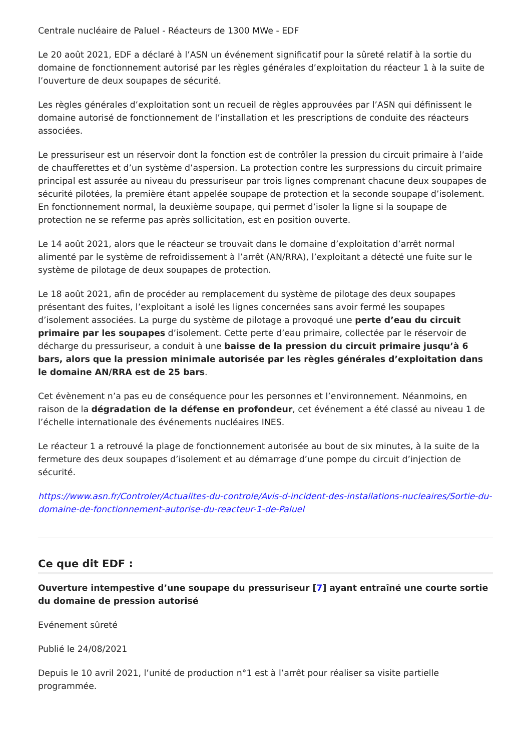Centrale nucléaire de Paluel - Réacteurs de 1300 MWe - EDF
Le 20 août 2021, EDF a déclaré à l’ASN un événement significatif pour la sûreté relatif à la sortie du domaine de fonctionnement autorisé par les règles générales d’exploitation du réacteur 1 à la suite de l’ouverture de deux soupapes de sécurité.
Les règles générales d’exploitation sont un recueil de règles approuvées par l’ASN qui définissent le domaine autorisé de fonctionnement de l’installation et les prescriptions de conduite des réacteurs associées.
Le pressuriseur est un réservoir dont la fonction est de contrôler la pression du circuit primaire à l’aide de chaufferettes et d’un système d’aspersion. La protection contre les surpressions du circuit primaire principal est assurée au niveau du pressuriseur par trois lignes comprenant chacune deux soupapes de sécurité pilotées, la première étant appelée soupape de protection et la seconde soupape d’isolement. En fonctionnement normal, la deuxième soupape, qui permet d’isoler la ligne si la soupape de protection ne se referme pas après sollicitation, est en position ouverte.
Le 14 août 2021, alors que le réacteur se trouvait dans le domaine d’exploitation d’arrêt normal alimenté par le système de refroidissement à l’arrêt (AN/RRA), l’exploitant a détecté une fuite sur le système de pilotage de deux soupapes de protection.
Le 18 août 2021, afin de procéder au remplacement du système de pilotage des deux soupapes présentant des fuites, l’exploitant a isolé les lignes concernées sans avoir fermé les soupapes d’isolement associées. La purge du système de pilotage a provoqué une perte d’eau du circuit primaire par les soupapes d’isolement. Cette perte d’eau primaire, collectée par le réservoir de décharge du pressuriseur, a conduit à une baisse de la pression du circuit primaire jusqu’à 6 bars, alors que la pression minimale autorisée par les règles générales d’exploitation dans le domaine AN/RRA est de 25 bars.
Cet évènement n’a pas eu de conséquence pour les personnes et l’environnement. Néanmoins, en raison de la dégradation de la défense en profondeur, cet événement a été classé au niveau 1 de l’échelle internationale des événements nucléaires INES.
Le réacteur 1 a retrouvé la plage de fonctionnement autorisée au bout de six minutes, à la suite de la fermeture des deux soupapes d’isolement et au démarrage d’une pompe du circuit d’injection de sécurité.
https://www.asn.fr/Controler/Actualites-du-controle/Avis-d-incident-des-installations-nucleaires/Sortie-du-domaine-de-fonctionnement-autorise-du-reacteur-1-de-Paluel
Ce que dit EDF :
Ouverture intempestive d’une soupape du pressuriseur [7] ayant entraîné une courte sortie du domaine de pression autorisé
Evénement sûreté
Publié le 24/08/2021
Depuis le 10 avril 2021, l’unité de production n°1 est à l’arrêt pour réaliser sa visite partielle programmée.